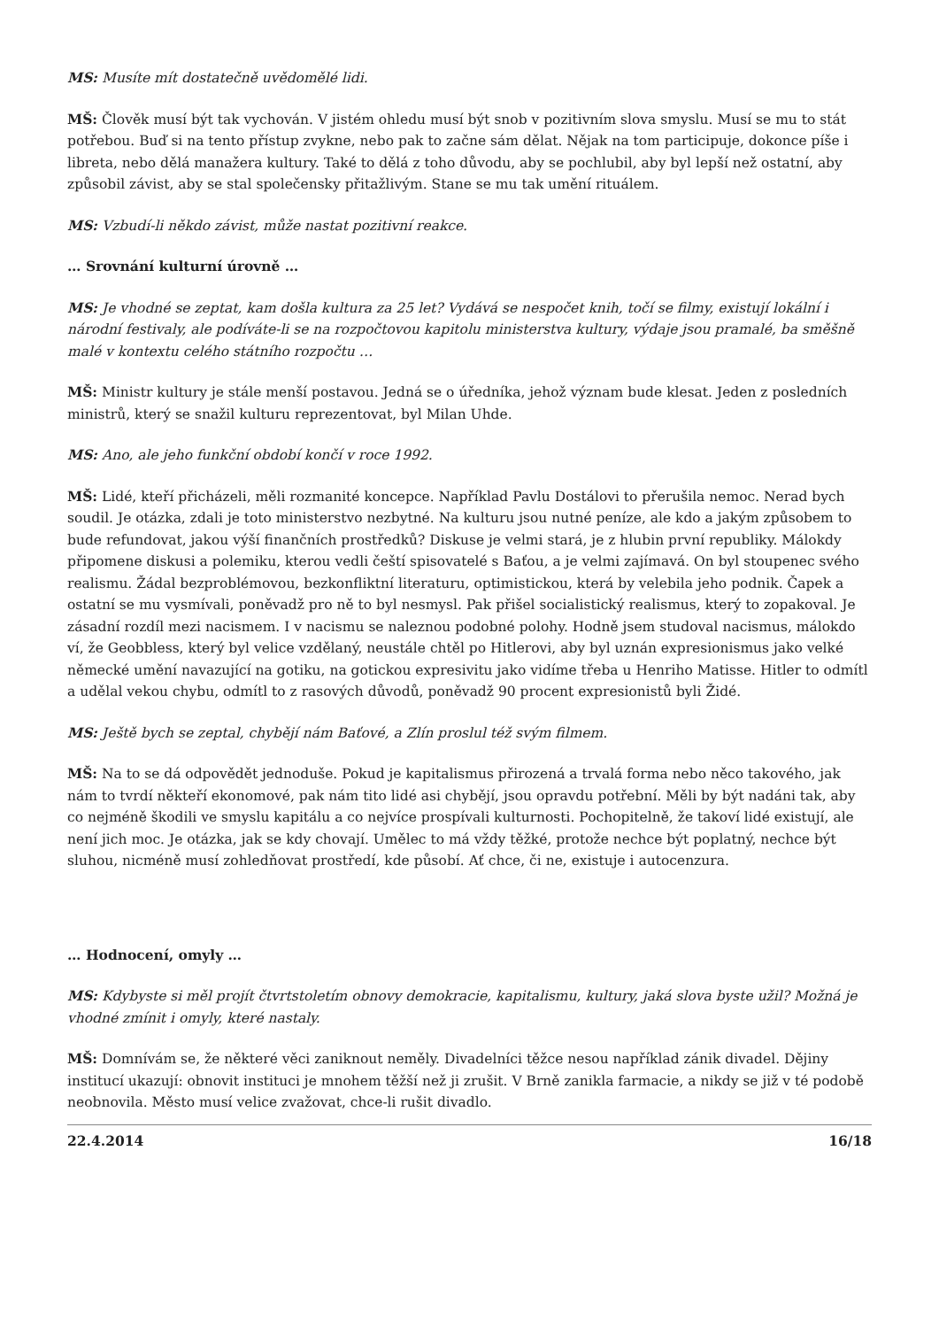MS: Musíte mít dostatečně uvědomělé lidi.
MŠ: Člověk musí být tak vychován. V jistém ohledu musí být snob v pozitivním slova smyslu. Musí se mu to stát potřebou. Buď si na tento přístup zvykne, nebo pak to začne sám dělat. Nějak na tom participuje, dokonce píše i libreta, nebo dělá manažera kultury. Také to dělá z toho důvodu, aby se pochlubil, aby byl lepší než ostatní, aby způsobil závist, aby se stal společensky přitažlivým. Stane se mu tak umění rituálem.
MS: Vzbudí-li někdo závist, může nastat pozitivní reakce.
… Srovnání kulturní úrovně …
MS: Je vhodné se zeptat, kam došla kultura za 25 let? Vydává se nespočet knih, točí se filmy, existují lokální i národní festivaly, ale podíváte-li se na rozpočtovou kapitolu ministerstva kultury, výdaje jsou pramalé, ba směšně malé v kontextu celého státního rozpočtu …
MŠ: Ministr kultury je stále menší postavou. Jedná se o úředníka, jehož význam bude klesat. Jeden z posledních ministrů, který se snažil kulturu reprezentovat, byl Milan Uhde.
MS: Ano, ale jeho funkční období končí v roce 1992.
MŠ: Lidé, kteří přicházeli, měli rozmanité koncepce. Například Pavlu Dostálovi to přerušila nemoc. Nerad bych soudil. Je otázka, zdali je toto ministerstvo nezbytné. Na kulturu jsou nutné peníze, ale kdo a jakým způsobem to bude refundovat, jakou výší finančních prostředků? Diskuse je velmi stará, je z hlubin první republiky. Málokdy připomene diskusi a polemiku, kterou vedli čeští spisovatelé s Baťou, a je velmi zajímavá. On byl stoupenec svého realismu. Žádal bezproblémovou, bezkonfliktní literaturu, optimistickou, která by velebila jeho podnik. Čapek a ostatní se mu vysmívali, poněvadž pro ně to byl nesmysl. Pak přišel socialistický realismus, který to zopakoval. Je zásadní rozdíl mezi nacismem. I v nacismu se naleznou podobné polohy. Hodně jsem studoval nacismus, málokdo ví, že Geobbless, který byl velice vzdělaný, neustále chtěl po Hitlerovi, aby byl uznán expresionismus jako velké německé umění navazující na gotiku, na gotickou expresivitu jako vidíme třeba u Henriho Matisse. Hitler to odmítl a udělal vekou chybu, odmítl to z rasových důvodů, poněvadž 90 procent expresionistů byli Židé.
MS: Ještě bych se zeptal, chybějí nám Baťové, a Zlín proslul též svým filmem.
MŠ: Na to se dá odpovědět jednoduše. Pokud je kapitalismus přirozená a trvalá forma nebo něco takového, jak nám to tvrdí někteří ekonomové, pak nám tito lidé asi chybějí, jsou opravdu potřební. Měli by být nadáni tak, aby co nejméně škodili ve smyslu kapitálu a co nejvíce prospívali kulturnosti. Pochopitelně, že takoví lidé existují, ale není jich moc. Je otázka, jak se kdy chovají. Umělec to má vždy těžké, protože nechce být poplatný, nechce být sluhou, nicméně musí zohledňovat prostředí, kde působí. Ať chce, či ne, existuje i autocenzura.
… Hodnocení, omyly …
MS: Kdybyste si měl projít čtvrtstoletím obnovy demokracie, kapitalismu, kultury, jaká slova byste užil? Možná je vhodné zmínit i omyly, které nastaly.
MŠ: Domnívám se, že některé věci zaniknout neměly. Divadelníci těžce nesou například zánik divadel. Dějiny institucí ukazují: obnovit instituci je mnohem těžší než ji zrušit. V Brně zanikla farmacie, a nikdy se již v té podobě neobnovila. Město musí velice zvažovat, chce-li rušit divadlo.
22.4.2014 16/18